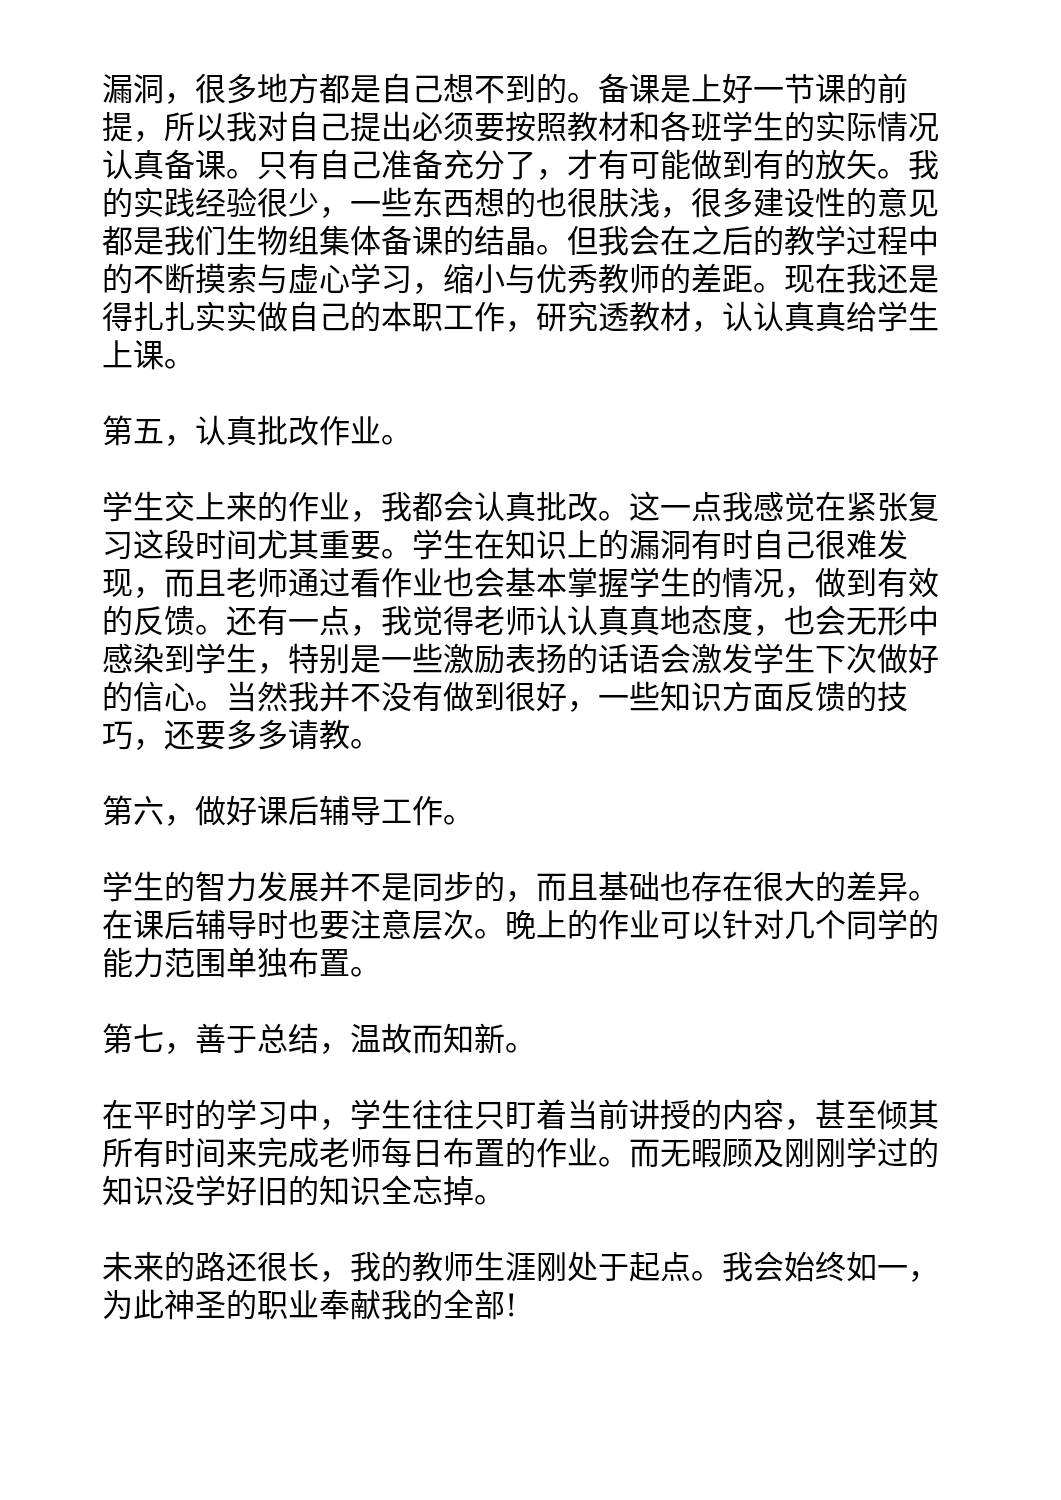漏洞，很多地方都是自己想不到的。备课是上好一节课的前提，所以我对自己提出必须要按照教材和各班学生的实际情况认真备课。只有自己准备充分了，才有可能做到有的放矢。我的实践经验很少，一些东西想的也很肤浅，很多建设性的意见都是我们生物组集体备课的结晶。但我会在之后的教学过程中的不断摸索与虚心学习，缩小与优秀教师的差距。现在我还是得扎扎实实做自己的本职工作，研究透教材，认认真真给学生上课。
第五，认真批改作业。
学生交上来的作业，我都会认真批改。这一点我感觉在紧张复习这段时间尤其重要。学生在知识上的漏洞有时自己很难发现，而且老师通过看作业也会基本掌握学生的情况，做到有效的反馈。还有一点，我觉得老师认认真真地态度，也会无形中感染到学生，特别是一些激励表扬的话语会激发学生下次做好的信心。当然我并不没有做到很好，一些知识方面反馈的技巧，还要多多请教。
第六，做好课后辅导工作。
学生的智力发展并不是同步的，而且基础也存在很大的差异。在课后辅导时也要注意层次。晚上的作业可以针对几个同学的能力范围单独布置。
第七，善于总结，温故而知新。
在平时的学习中，学生往往只盯着当前讲授的内容，甚至倾其所有时间来完成老师每日布置的作业。而无暇顾及刚刚学过的知识没学好旧的知识全忘掉。
未来的路还很长，我的教师生涯刚处于起点。我会始终如一，为此神圣的职业奉献我的全部!